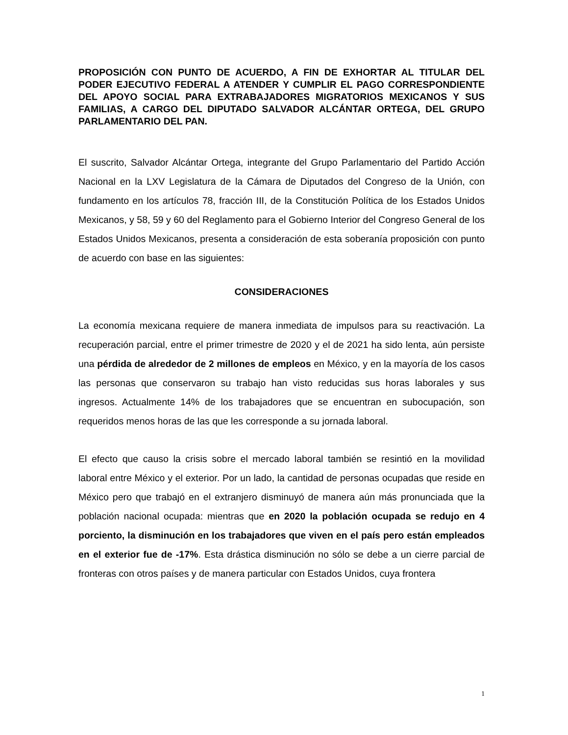PROPOSICIÓN CON PUNTO DE ACUERDO, A FIN DE EXHORTAR AL TITULAR DEL PODER EJECUTIVO FEDERAL A ATENDER Y CUMPLIR EL PAGO CORRESPONDIENTE DEL APOYO SOCIAL PARA EXTRABAJADORES MIGRATORIOS MEXICANOS Y SUS FAMILIAS, A CARGO DEL DIPUTADO SALVADOR ALCÁNTAR ORTEGA, DEL GRUPO PARLAMENTARIO DEL PAN.
El suscrito, Salvador Alcántar Ortega, integrante del Grupo Parlamentario del Partido Acción Nacional en la LXV Legislatura de la Cámara de Diputados del Congreso de la Unión, con fundamento en los artículos 78, fracción III, de la Constitución Política de los Estados Unidos Mexicanos, y 58, 59 y 60 del Reglamento para el Gobierno Interior del Congreso General de los Estados Unidos Mexicanos, presenta a consideración de esta soberanía proposición con punto de acuerdo con base en las siguientes:
CONSIDERACIONES
La economía mexicana requiere de manera inmediata de impulsos para su reactivación. La recuperación parcial, entre el primer trimestre de 2020 y el de 2021 ha sido lenta, aún persiste una pérdida de alrededor de 2 millones de empleos en México, y en la mayoría de los casos las personas que conservaron su trabajo han visto reducidas sus horas laborales y sus ingresos. Actualmente 14% de los trabajadores que se encuentran en subocupación, son requeridos menos horas de las que les corresponde a su jornada laboral.
El efecto que causo la crisis sobre el mercado laboral también se resintió en la movilidad laboral entre México y el exterior. Por un lado, la cantidad de personas ocupadas que reside en México pero que trabajó en el extranjero disminuyó de manera aún más pronunciada que la población nacional ocupada: mientras que en 2020 la población ocupada se redujo en 4 porciento, la disminución en los trabajadores que viven en el país pero están empleados en el exterior fue de -17%. Esta drástica disminución no sólo se debe a un cierre parcial de fronteras con otros países y de manera particular con Estados Unidos, cuya frontera
1